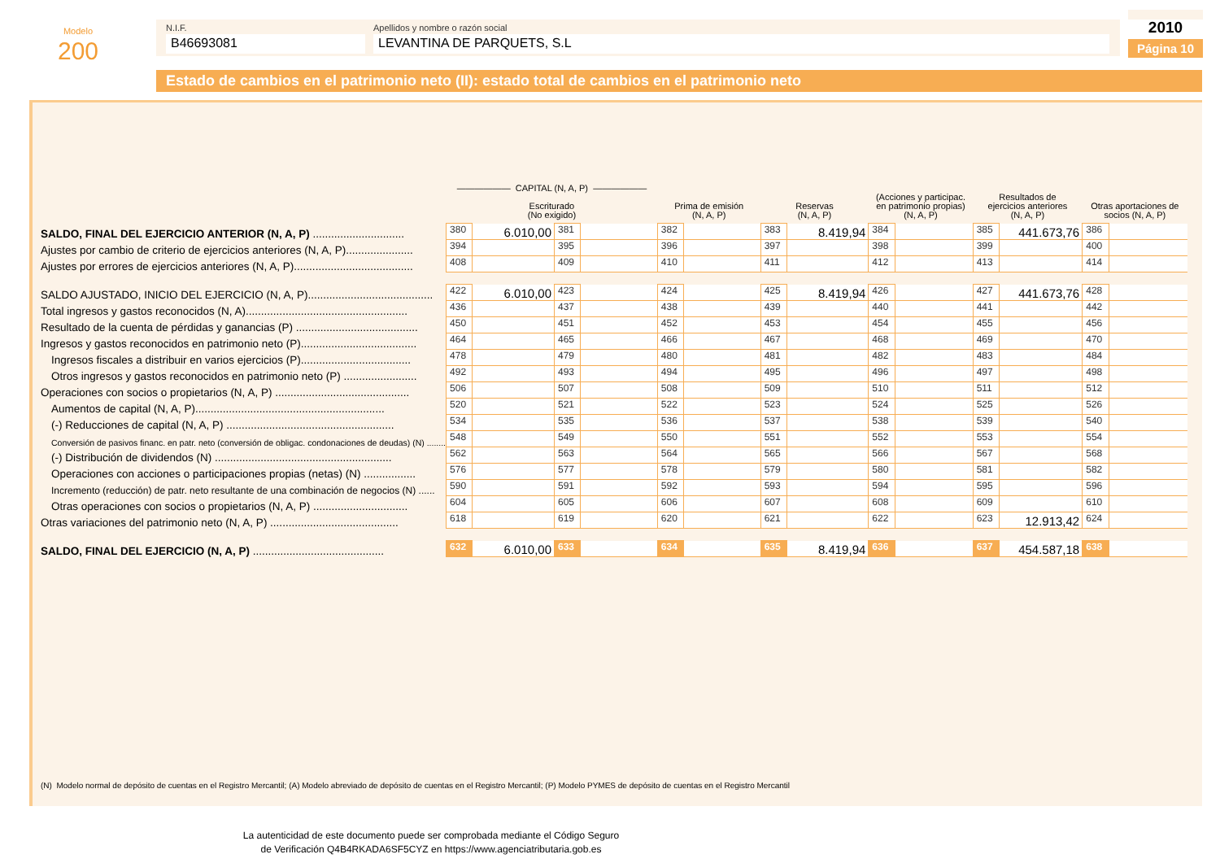Modelo
200
N.I.F.
B46693081
Apellidos y nombre o razón social
LEVANTINA DE PARQUETS, S.L
2010
Página 10
Estado de cambios en el patrimonio neto (II): estado total de cambios en el patrimonio neto
| | —————— CAPITAL (N, A, P) —————— Escriturado (No exigido) | | | | Prima de emisión (N, A, P) | | Reservas (N, A, P) | | (Acciones y participac. en patrimonio propias) (N, A, P) | | Resultados de ejercicios anteriores (N, A, P) | | Otras aportaciones de socios (N, A, P) | |
| --- | --- | --- | --- | --- | --- | --- | --- | --- | --- | --- | --- | --- | --- | --- |
| SALDO, FINAL DEL EJERCICIO ANTERIOR (N, A, P) .............................. | 380 | 6.010,00 | 381 | | 382 | | 383 | 8.419,94 | 384 | | 385 | 441.673,76 | 386 | |
| Ajustes por cambio de criterio de ejercicios anteriores (N, A, P)...................... | 394 | | 395 | | 396 | | 397 | | 398 | | 399 | | 400 | |
| Ajustes por errores de ejercicios anteriores (N, A, P)....................................... | 408 | | 409 | | 410 | | 411 | | 412 | | 413 | | 414 | |
| SALDO AJUSTADO, INICIO DEL EJERCICIO (N, A, P)......................................... | 422 | 6.010,00 | 423 | | 424 | | 425 | 8.419,94 | 426 | | 427 | 441.673,76 | 428 | |
| Total ingresos y gastos reconocidos (N, A)..................................................... | 436 | | 437 | | 438 | | 439 | | 440 | | 441 | | 442 | |
| Resultado de la cuenta de pérdidas y ganancias (P) ........................................ | 450 | | 451 | | 452 | | 453 | | 454 | | 455 | | 456 | |
| Ingresos y gastos reconocidos en patrimonio neto (P)...................................... | 464 | | 465 | | 466 | | 467 | | 468 | | 469 | | 470 | |
| Ingresos fiscales a distribuir en varios ejercicios (P).................................... | 478 | | 479 | | 480 | | 481 | | 482 | | 483 | | 484 | |
| Otros ingresos y gastos reconocidos en patrimonio neto (P) ........................ | 492 | | 493 | | 494 | | 495 | | 496 | | 497 | | 498 | |
| Operaciones con socios o propietarios (N, A, P) ............................................ | 506 | | 507 | | 508 | | 509 | | 510 | | 511 | | 512 | |
| Aumentos de capital (N, A, P).............................................................. | 520 | | 521 | | 522 | | 523 | | 524 | | 525 | | 526 | |
| (-) Reducciones de capital (N, A, P) ....................................................... | 534 | | 535 | | 536 | | 537 | | 538 | | 539 | | 540 | |
| Conversión de pasivos financ. en patr. neto (conversión de obligac. condonaciones de deudas) (N) ........ | 548 | | 549 | | 550 | | 551 | | 552 | | 553 | | 554 | |
| (-) Distribución de dividendos (N) .......................................................... | 562 | | 563 | | 564 | | 565 | | 566 | | 567 | | 568 | |
| Operaciones con acciones o participaciones propias (netas) (N) ................. | 576 | | 577 | | 578 | | 579 | | 580 | | 581 | | 582 | |
| Incremento (reducción) de patr. neto resultante de una combinación de negocios (N) ...... | 590 | | 591 | | 592 | | 593 | | 594 | | 595 | | 596 | |
| Otras operaciones con socios o propietarios (N, A, P) ............................... | 604 | | 605 | | 606 | | 607 | | 608 | | 609 | | 610 | |
| Otras variaciones del patrimonio neto (N, A, P) .......................................... | 618 | | 619 | | 620 | | 621 | | 622 | | 623 | 12.913,42 | 624 | |
| SALDO, FINAL DEL EJERCICIO (N, A, P) ........................................... | 632 | 6.010,00 | 633 | | 634 | | 635 | 8.419,94 | 636 | | 637 | 454.587,18 | 638 | |
(N) Modelo normal de depósito de cuentas en el Registro Mercantil; (A) Modelo abreviado de depósito de cuentas en el Registro Mercantil; (P) Modelo PYMES de depósito de cuentas en el Registro Mercantil
La autenticidad de este documento puede ser comprobada mediante el Código Seguro
de Verificación Q4B4RKADA6SF5CYZ en https://www.agenciatributaria.gob.es